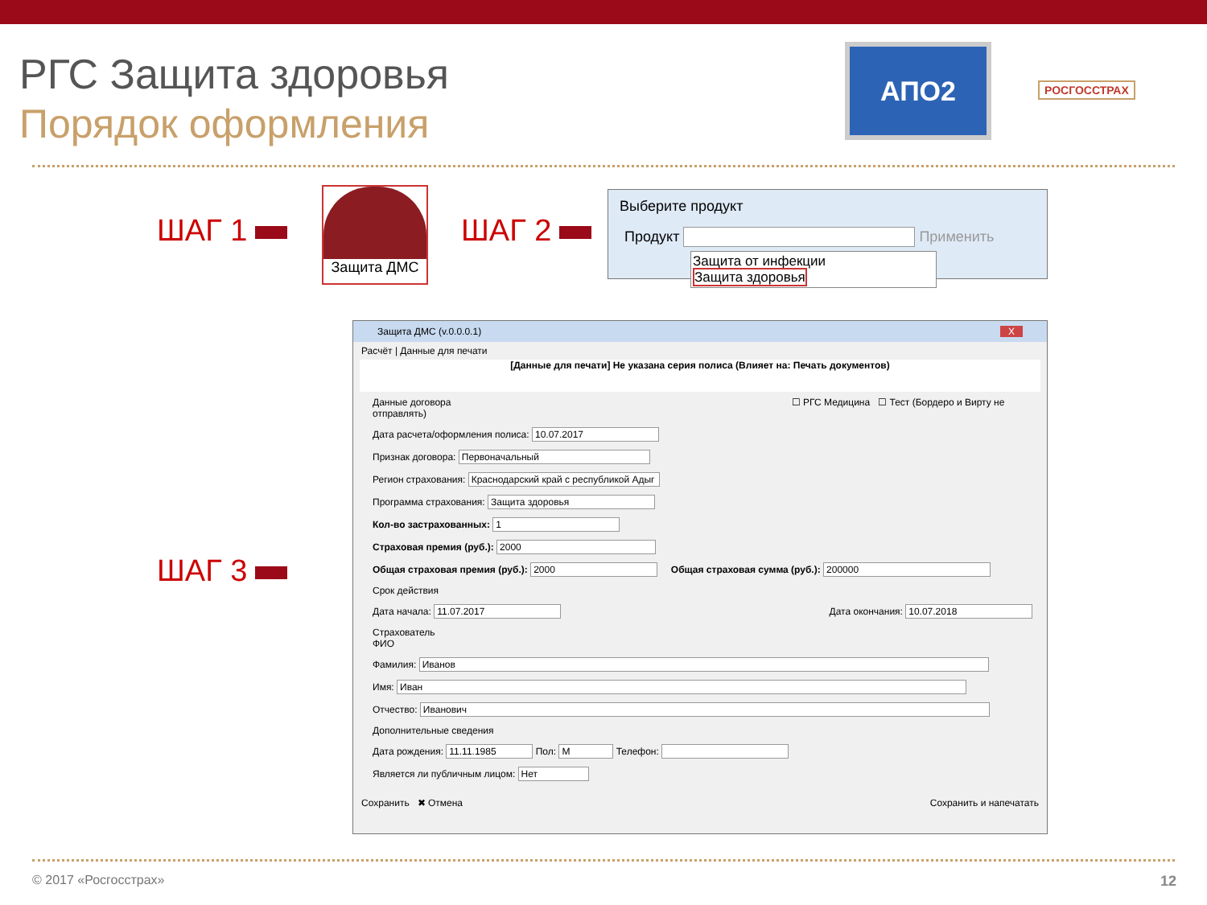РГС Защита здоровья
Порядок оформления
АПО2
РОСГОССТРАХ
ШАГ 1
Защита ДМС
ШАГ 2
Выберите продукт
Продукт Применить
Защита от инфекции
Защита здоровья
ШАГ 3
Защита ДМС (v.0.0.0.1) X
Расчёт | Данные для печати
[Данные для печати] Не указана серия полиса (Влияет на: Печать документов)
Данные договора ☐ РГС Медицина ☐ Тест (Бордеро и Вирту не отправлять)
Дата расчета/оформления полиса: 10.07.2017
Признак договора: Первоначальный
Регион страхования: Краснодарский край с республикой Адыг
Программа страхования: Защита здоровья
Кол-во застрахованных: 1
Страховая премия (руб.): 2000
Общая страховая премия (руб.): 2000 Общая страховая сумма (руб.): 200000
Срок действия
Дата начала: 11.07.2017 Дата окончания: 10.07.2018
Страхователь
ФИО
Фамилия: Иванов
Имя: Иван
Отчество: Иванович
Дополнительные сведения
Дата рождения: 11.11.1985 Пол: М Телефон:
Является ли публичным лицом: Нет
Сохранить ✖ Отмена Сохранить и напечатать
© 2017 «Росгосстрах» 12